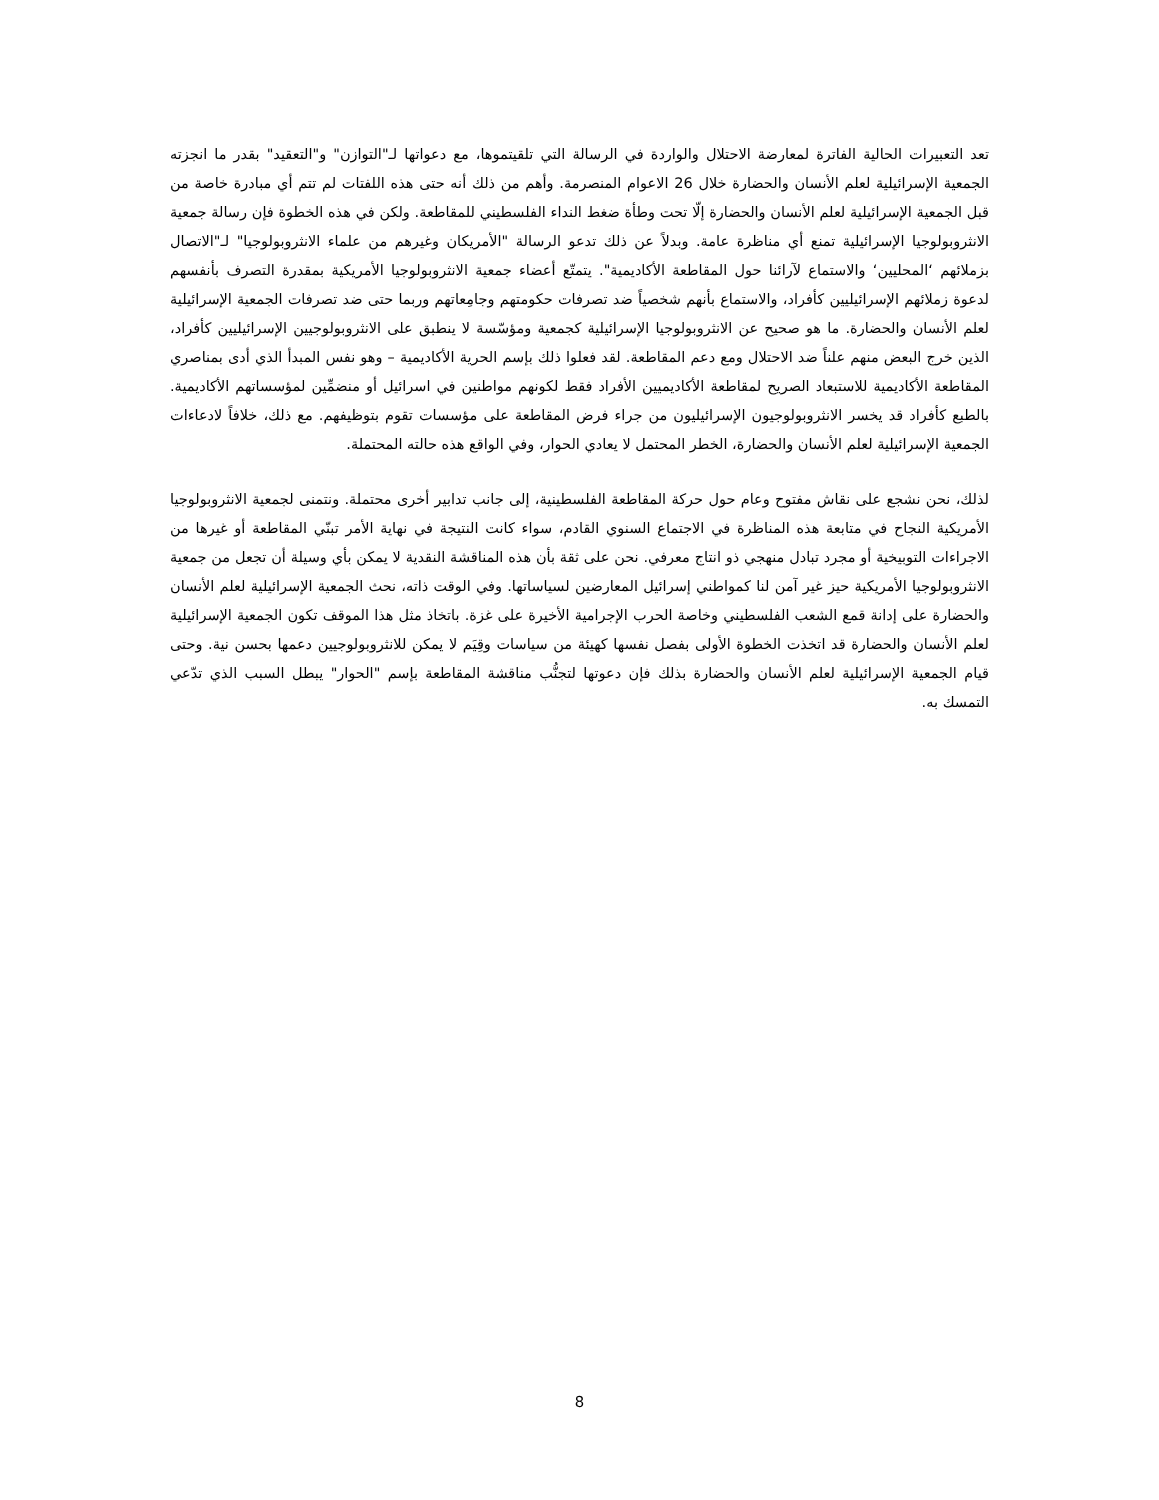تعد التعبيرات الحالية الفاترة لمعارضة الاحتلال والواردة في الرسالة التي تلقيتموها، مع دعواتها لـ"التوازن" و"التعقيد" بقدر ما انجزته الجمعية الإسرائيلية لعلم الأنسان والحضارة خلال 26 الاعوام المنصرمة. وأهم من ذلك أنه حتى هذه اللفتات لم تتم أي مبادرة خاصة من قبل الجمعية الإسرائيلية لعلم الأنسان والحضارة إلّا تحت وطأة ضغط النداء الفلسطيني للمقاطعة. ولكن في هذه الخطوة فإن رسالة جمعية الانثروبولوجيا الإسرائيلية تمنع أي مناظرة عامة. وبدلاً عن ذلك تدعو الرسالة "الأمريكان وغيرهم من علماء الانثروبولوجيا" لـ"الاتصال بزملائهم ‘المحليين‘ والاستماع لآرائنا حول المقاطعة الأكاديمية". يتمتّع أعضاء جمعية الانثروبولوجيا الأمريكية بمقدرة التصرف بأنفسهم لدعوة زملائهم الإسرائيليين كأفراد، والاستماع بأنهم شخصياً ضد تصرفات حكومتهم وجامِعاتهم وربما حتى ضد تصرفات الجمعية الإسرائيلية لعلم الأنسان والحضارة. ما هو صحيح عن الانثروبولوجيا الإسرائيلية كجمعية ومؤسّسة لا ينطبق على الانثروبولوجيين الإسرائيليين كأفراد، الذين خرج البعض منهم علناً ضد الاحتلال ومع دعم المقاطعة. لقد فعلوا ذلك بإسم الحرية الأكاديمية – وهو نفس المبدأ الذي أدى بمناصري المقاطعة الأكاديمية للاستبعاد الصريح لمقاطعة الأكاديميين الأفراد فقط لكونهم مواطنين في اسرائيل أو منضمِّين لمؤسساتهم الأكاديمية. بالطبع كأفراد قد يخسر الانثروبولوجيون الإسرائيليون من جراء فرض المقاطعة على مؤسسات تقوم بتوظيفهم. مع ذلك، خلافاً لادعاءات الجمعية الإسرائيلية لعلم الأنسان والحضارة، الخطر المحتمل لا يعادي الحوار، وفي الواقع هذه حالته المحتملة.
لذلك، نحن نشجع على نقاش مفتوح وعام حول حركة المقاطعة الفلسطينية، إلى جانب تدابير أخرى محتملة. ونتمنى لجمعية الانثروبولوجيا الأمريكية النجاح في متابعة هذه المناظرة في الاجتماع السنوي القادم، سواء كانت النتيجة في نهاية الأمر تبنّي المقاطعة أو غيرها من الاجراءات التوبيخية أو مجرد تبادل منهجي ذو انتاج معرفي. نحن على ثقة بأن هذه المناقشة النقدية لا يمكن بأي وسيلة أن تجعل من جمعية الانثروبولوجيا الأمريكية حيز غير آمن لنا كمواطني إسرائيل المعارضين لسياساتها. وفي الوقت ذاته، نحث الجمعية الإسرائيلية لعلم الأنسان والحضارة على إدانة قمع الشعب الفلسطيني وخاصة الحرب الإجرامية الأخيرة على غزة. باتخاذ مثل هذا الموقف تكون الجمعية الإسرائيلية لعلم الأنسان والحضارة قد اتخذت الخطوة الأولى بفصل نفسها كهيئة من سياسات وقِيَم لا يمكن للانثروبولوجيين دعمها بحسن نية. وحتى قيام الجمعية الإسرائيلية لعلم الأنسان والحضارة بذلك فإن دعوتها لتجنُّب مناقشة المقاطعة بإسم "الحوار" يبطل السبب الذي تدّعي التمسك به.
8